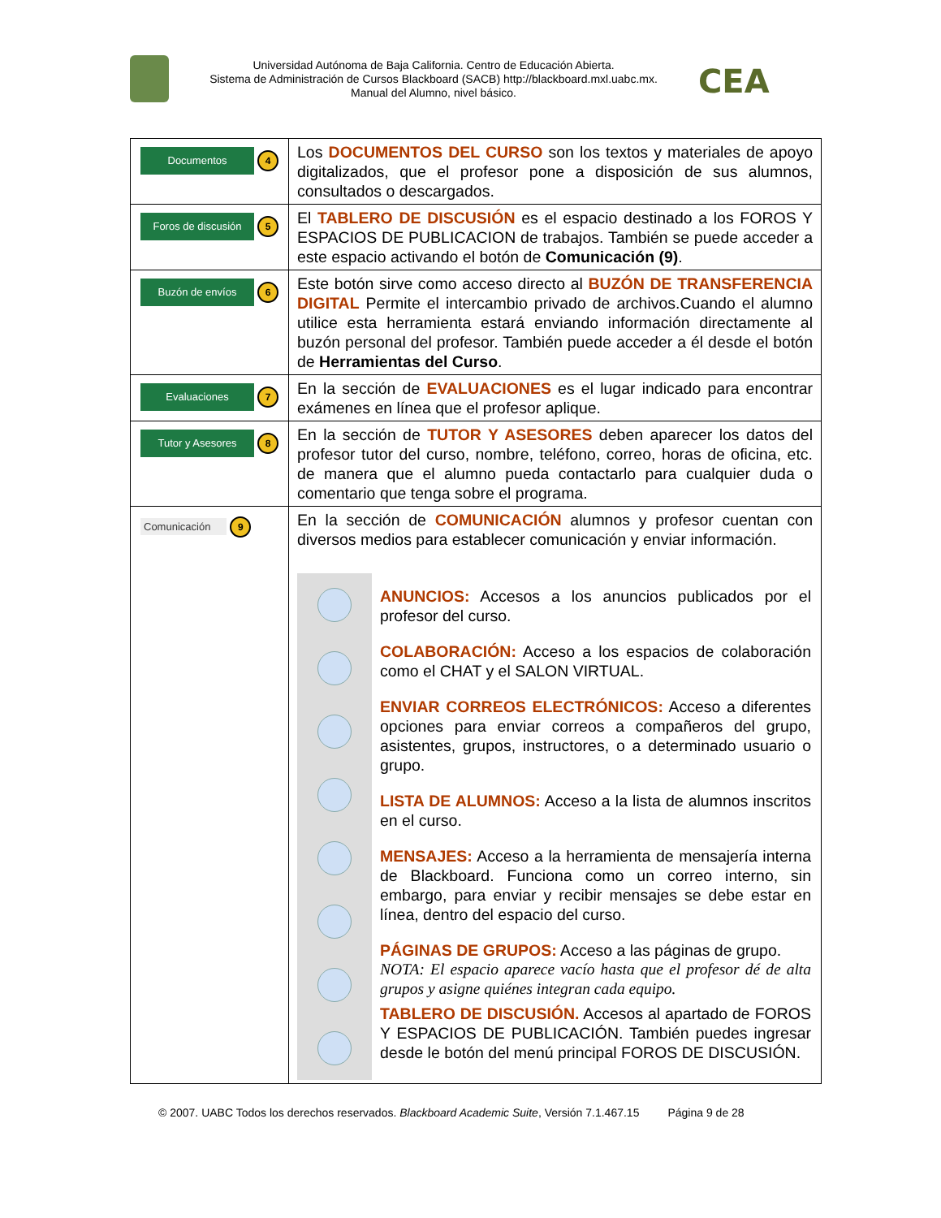Universidad Autónoma de Baja California. Centro de Educación Abierta.
Sistema de Administración de Cursos Blackboard (SACB) http://blackboard.mxl.uabc.mx.
Manual del Alumno, nivel básico.
CEA
| Documentos 4 | Los DOCUMENTOS DEL CURSO son los textos y materiales de apoyo digitalizados, que el profesor pone a disposición de sus alumnos, consultados o descargados. |
| Foros de discusión 5 | El TABLERO DE DISCUSIÓN es el espacio destinado a los FOROS Y ESPACIOS DE PUBLICACION de trabajos. También se puede acceder a este espacio activando el botón de Comunicación (9) . |
| Buzón de envíos 6 | Este botón sirve como acceso directo al BUZÓN DE TRANSFERENCIA DIGITAL Permite el intercambio privado de archivos.Cuando el alumno utilice esta herramienta estará enviando información directamente al buzón personal del profesor. También puede acceder a él desde el botón de Herramientas del Curso . |
| Evaluaciones 7 | En la sección de EVALUACIONES es el lugar indicado para encontrar exámenes en línea que el profesor aplique. |
| Tutor y Asesores 8 | En la sección de TUTOR Y ASESORES deben aparecer los datos del profesor tutor del curso, nombre, teléfono, correo, horas de oficina, etc. de manera que el alumno pueda contactarlo para cualquier duda o comentario que tenga sobre el programa. |
| Comunicación 9 | En la sección de COMUNICACIÓN alumnos y profesor cuentan con diversos medios para establecer comunicación y enviar información. ANUNCIOS: Accesos a los anuncios publicados por el profesor del curso. COLABORACIÓN: Acceso a los espacios de colaboración como el CHAT y el SALON VIRTUAL. ENVIAR CORREOS ELECTRÓNICOS: Acceso a diferentes opciones para enviar correos a compañeros del grupo, asistentes, grupos, instructores, o a determinado usuario o grupo. LISTA DE ALUMNOS: Acceso a la lista de alumnos inscritos en el curso. MENSAJES: Acceso a la herramienta de mensajería interna de Blackboard. Funciona como un correo interno, sin embargo, para enviar y recibir mensajes se debe estar en línea, dentro del espacio del curso. PÁGINAS DE GRUPOS: Acceso a las páginas de grupo. NOTA: El espacio aparece vacío hasta que el profesor dé de alta grupos y asigne quiénes integran cada equipo. TABLERO DE DISCUSIÓN. Accesos al apartado de FOROS Y ESPACIOS DE PUBLICACIÓN. También puedes ingresar desde le botón del menú principal FOROS DE DISCUSIÓN. |
© 2007. UABC Todos los derechos reservados. Blackboard Academic Suite, Versión 7.1.467.15 Página 9 de 28